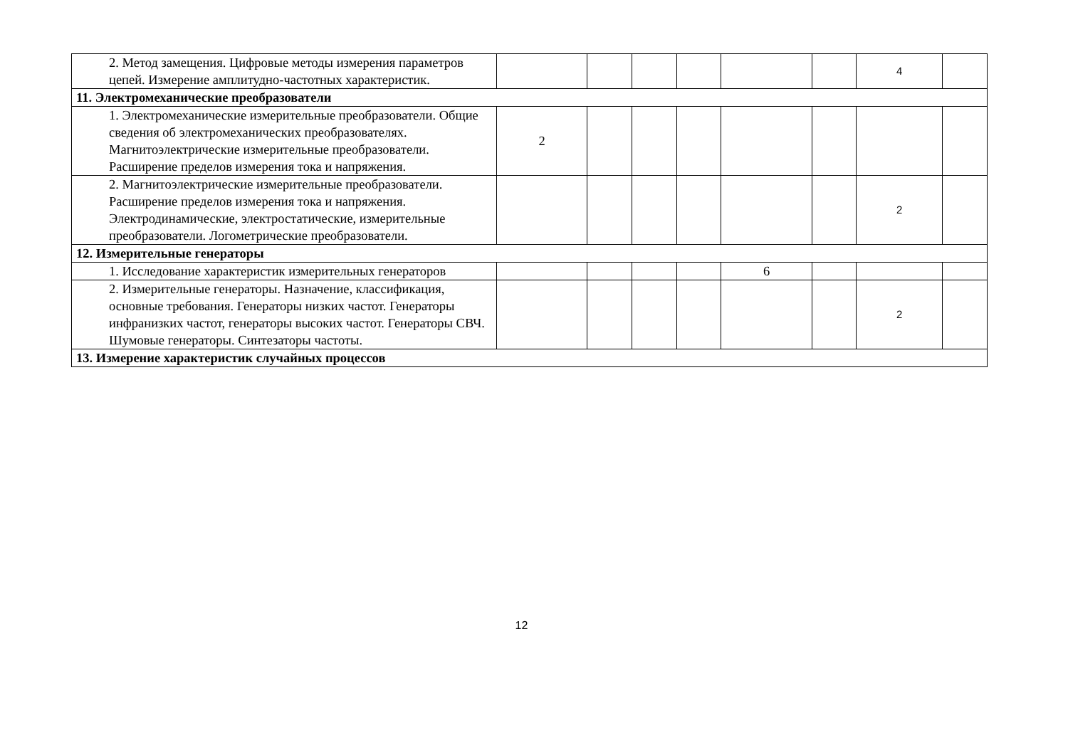| 2. Метод замещения. Цифровые методы измерения параметров цепей. Измерение амплитудно-частотных характеристик. | | | | | | | 4 | |
| 11. Электромеханические преобразователи | | | | | | | | |
| 1. Электромеханические измерительные преобразователи. Общие сведения об электромеханических преобразователях. Магнитоэлектрические измерительные преобразователи. Расширение пределов измерения тока и напряжения. | 2 | | | | | | | |
| 2. Магнитоэлектрические измерительные преобразователи. Расширение пределов измерения тока и напряжения. Электродинамические, электростатические, измерительные преобразователи. Логометрические преобразователи. | | | | | | | 2 | |
| 12. Измерительные генераторы | | | | | | | | |
| 1. Исследование характеристик измерительных генераторов | | | | | 6 | | | |
| 2. Измерительные генераторы. Назначение, классификация, основные требования. Генераторы низких частот. Генераторы инфранизких частот, генераторы высоких частот. Генераторы СВЧ. Шумовые генераторы. Синтезаторы частоты. | | | | | | | 2 | |
| 13. Измерение характеристик случайных процессов | | | | | | | | |
12